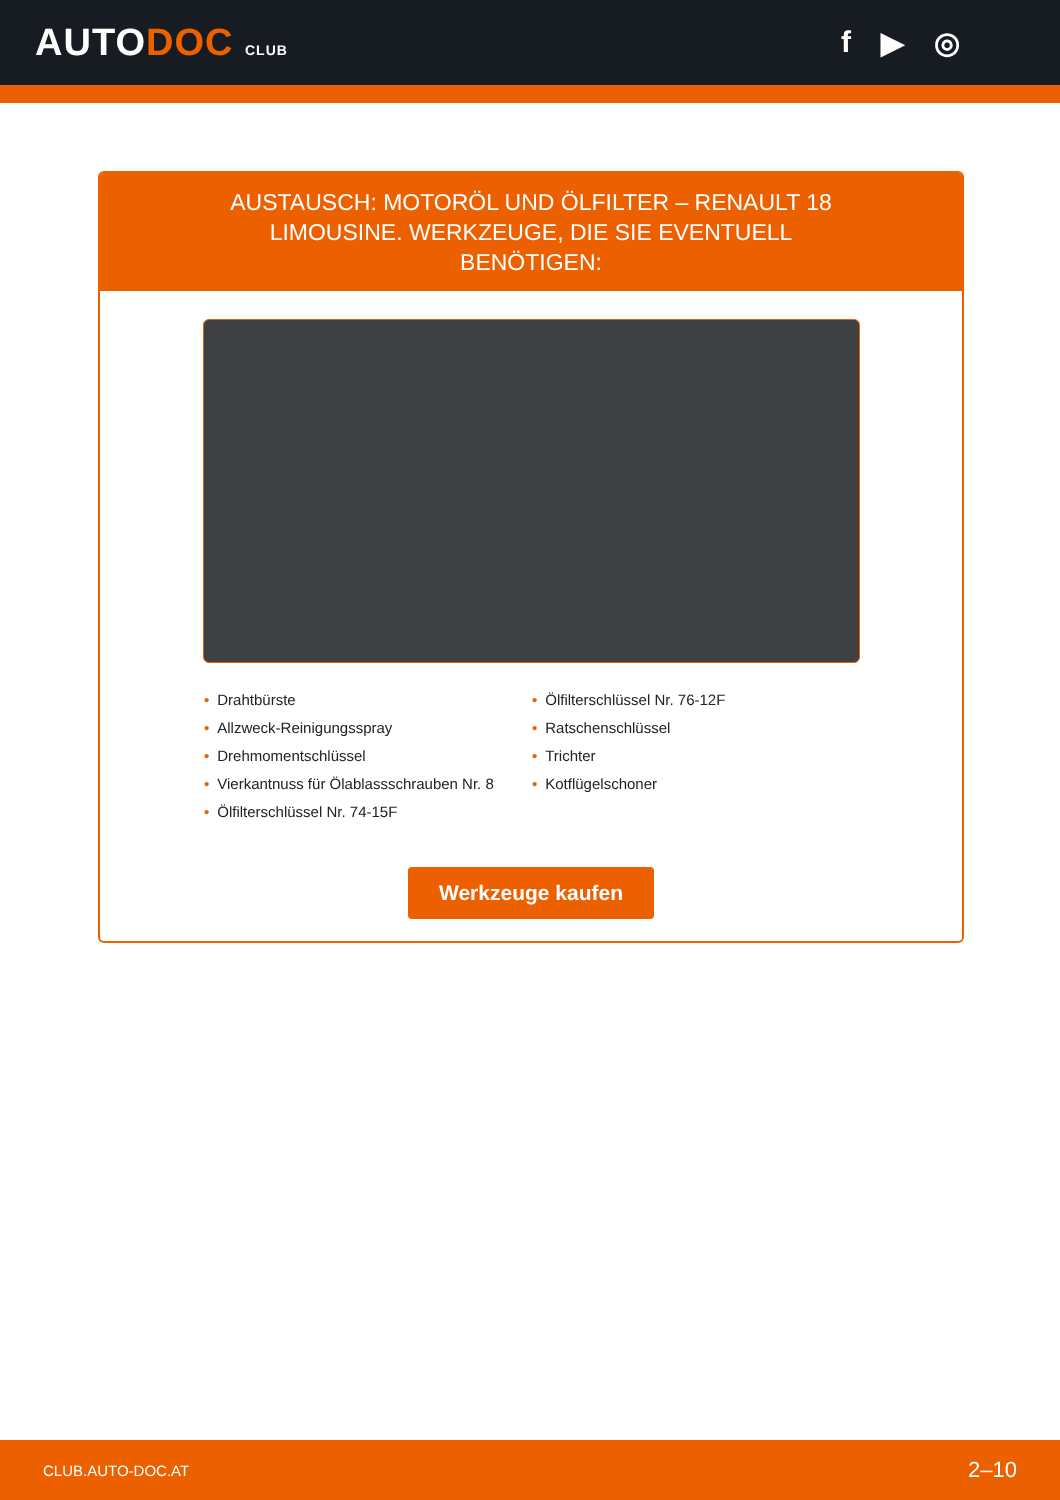AUTODOC CLUB
f ▶ ◎
AUSTAUSCH: MOTORÖL UND ÖLFILTER – RENAULT 18 LIMOUSINE. WERKZEUGE, DIE SIE EVENTUELL BENÖTIGEN:
• Drahtbürste
• Allzweck-Reinigungsspray
• Drehmomentschlüssel
• Vierkantnuss für Ölablassschrauben Nr. 8
• Ölfilterschlüssel Nr. 74-15F
• Ölfilterschlüssel Nr. 76-12F
• Ratschenschlüssel
• Trichter
• Kotflügelschoner
Werkzeuge kaufen
CLUB.AUTO-DOC.AT 2–10